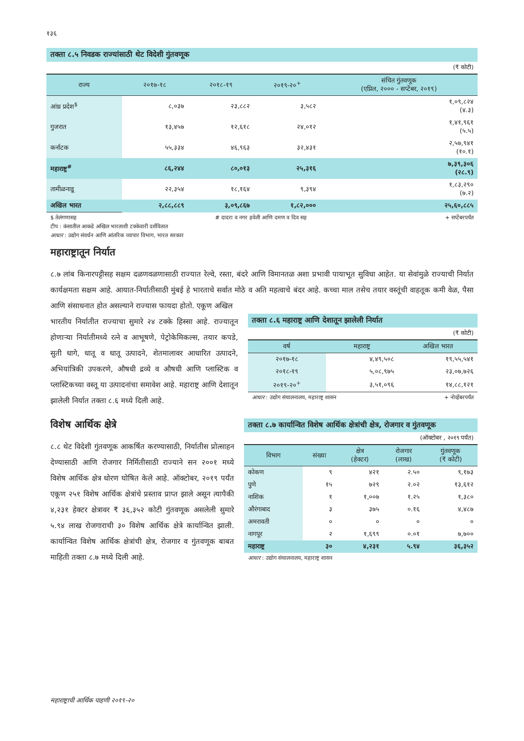१३६
तक्ता ८.५ निवडक राज्यांसाठी थेट विदेशी गुंतवणूक
(₹ कोटी)
| राज्य | २०१७-१८ | २०१८-१९ | २०१९-२०<sup>+</sup> | संचित गुंतवणूक (एप्रिल, २००० - सप्टेंबर, २०१९) |
| --- | --- | --- | --- | --- |
| आंध्र प्रदेश<sup>$</sup> | ८,०३७ | २३,८८२ | ३,५८२ | १,०९,८२४ (४.३) |
| गुजरात | १३,४५७ | १२,६१८ | २४,०१२ | १,४१,९६१ (५.५) |
| कर्नाटक | ५५,३३४ | ४६,९६३ | ३२,४३१ | २,५७,९४१ (१०.१) |
| महाराष्ट्र<sup>#</sup> | ८६,२४४ | ८०,०१३ | २५,३१६ | ७,३९,३०६ (२८.९) |
| तामीळनाडू | २२,३५४ | १८,१६४ | ९,३९४ | १,८३,२९० (७.२) |
| अखिल भारत | २,८८,८८९ | ३,०९,८६७ | १,८२,००० | २५,६०,८८५ |
$ तेलंगणासह # दादरा व नगर हवेली आणि दमण व दिव सह + सप्टेंबरपर्यंत
टीप : कंसातील आकडे अखिल भारताशी टक्केवारी दर्शवितात
आधार : उद्योग संवर्धन आणि आंतरिक व्यापार विभाग, भारत सरकार
महाराष्ट्रातून निर्यात
८.७ लांब किनारपट्टीसह सक्षम दळणवळणासाठी राज्यात रेल्वे, रस्ता, बंदरे आणि विमानतळ अशा प्रभावी पायाभूत सुविधा आहेत. या सेवांमुळे राज्याची निर्यात कार्यक्षमता सक्षम आहे. आयात-निर्यातीसाठी मुंबई हे भारताचे सर्वात मोठे व अति महत्वाचे बंदर आहे. कच्चा माल तसेच तयार वस्तूंची वाहतूक कमी वेळ, पैसा आणि संसाधनात होत असल्याने राज्यास फायदा होतो. एकूण अखिल
भारतीय निर्यातीत राज्याचा सुमारे २४ टक्के हिस्सा आहे. राज्यातून होणाऱ्या निर्यातीमध्ये रत्ने व आभूषणे, पेट्रोकेमिकल्स, तयार कपडे, सुती धागे, धातू व धातू उत्पादने, शेतमालावर आधारित उत्पादने, अभियांत्रिकी उपकरणे, औषधी द्रव्ये व औषधी आणि प्लास्टिक व प्लास्टिकच्या वस्तू या उत्पादनांचा समावेश आहे. महाराष्ट्र आणि देशातून झालेली निर्यात तक्ता ८.६ मध्ये दिली आहे.
तक्ता ८.६ महाराष्ट्र आणि देशातून झालेली निर्यात
(₹ कोटी)
| वर्ष | महाराष्ट्र | अखिल भारत |
| --- | --- | --- |
| २०१७-१८ | ४,४९,५०८ | १९,५५,५४१ |
| २०१८-१९ | ५,०८,९७५ | २३,०७,७२६ |
| २०१९-२०<sup>+</sup> | ३,५१,०९६ | १४,८८,१२१ |
आधार : उद्योग संचालनालय, महाराष्ट्र शासन + नोव्हेंबरपर्यंत
विशेष आर्थिक क्षेत्रे
८.८ थेट विदेशी गुंतवणूक आकर्षित करण्यासाठी, निर्यातीस प्रोत्साहन देण्यासाठी आणि रोजगार निर्मितीसाठी राज्याने सन २००१ मध्ये विशेष आर्थिक क्षेत्र धोरण घोषित केले आहे. ऑक्टोबर, २०१९ पर्यंत एकूण २५१ विशेष आर्थिक क्षेत्रांचे प्रस्ताव प्राप्त झाले असून त्यापैकी ४,२३१ हेक्टर क्षेत्रावर ₹ ३६,३५२ कोटी गुंतवणूक असलेली सुमारे ५.९४ लाख रोजगाराची ३० विशेष आर्थिक क्षेत्रे कार्यान्वित झाली. कार्यान्वित विशेष आर्थिक क्षेत्रांची क्षेत्र, रोजगार व गुंतवणूक बाबत माहिती तक्ता ८.७ मध्ये दिली आहे.
तक्ता ८.७ कार्यान्वित विशेष आर्थिक क्षेत्रांची क्षेत्र, रोजगार व गुंतवणूक
(ऑक्टोबर , २०१९ पर्यंत)
| विभाग | संख्या | क्षेत्र (हेक्टर) | रोजगार (लाख) | गुंतवणूक (₹ कोटी) |
| --- | --- | --- | --- | --- |
| कोकण | ९ | ४२१ | २.५० | ९,१७३ |
| पुणे | १५ | ७२९ | २.०२ | १३,६१२ |
| नाशिक | १ | १,००७ | १.२५ | १,३८० |
| औरंगाबाद | ३ | ३७५ | ०.१६ | ४,४८७ |
| अमरावती | ० | ० | ० | ० |
| नागपूर | २ | १,६९९ | ०.०१ | ७,७०० |
| महाराष्ट्र | ३० | ४,२३१ | ५.९४ | ३६,३५२ |
आधार : उद्योग संचालनालय, महाराष्ट्र शासन
महाराष्ट्राची आर्थिक पाहणी २०१९-२०